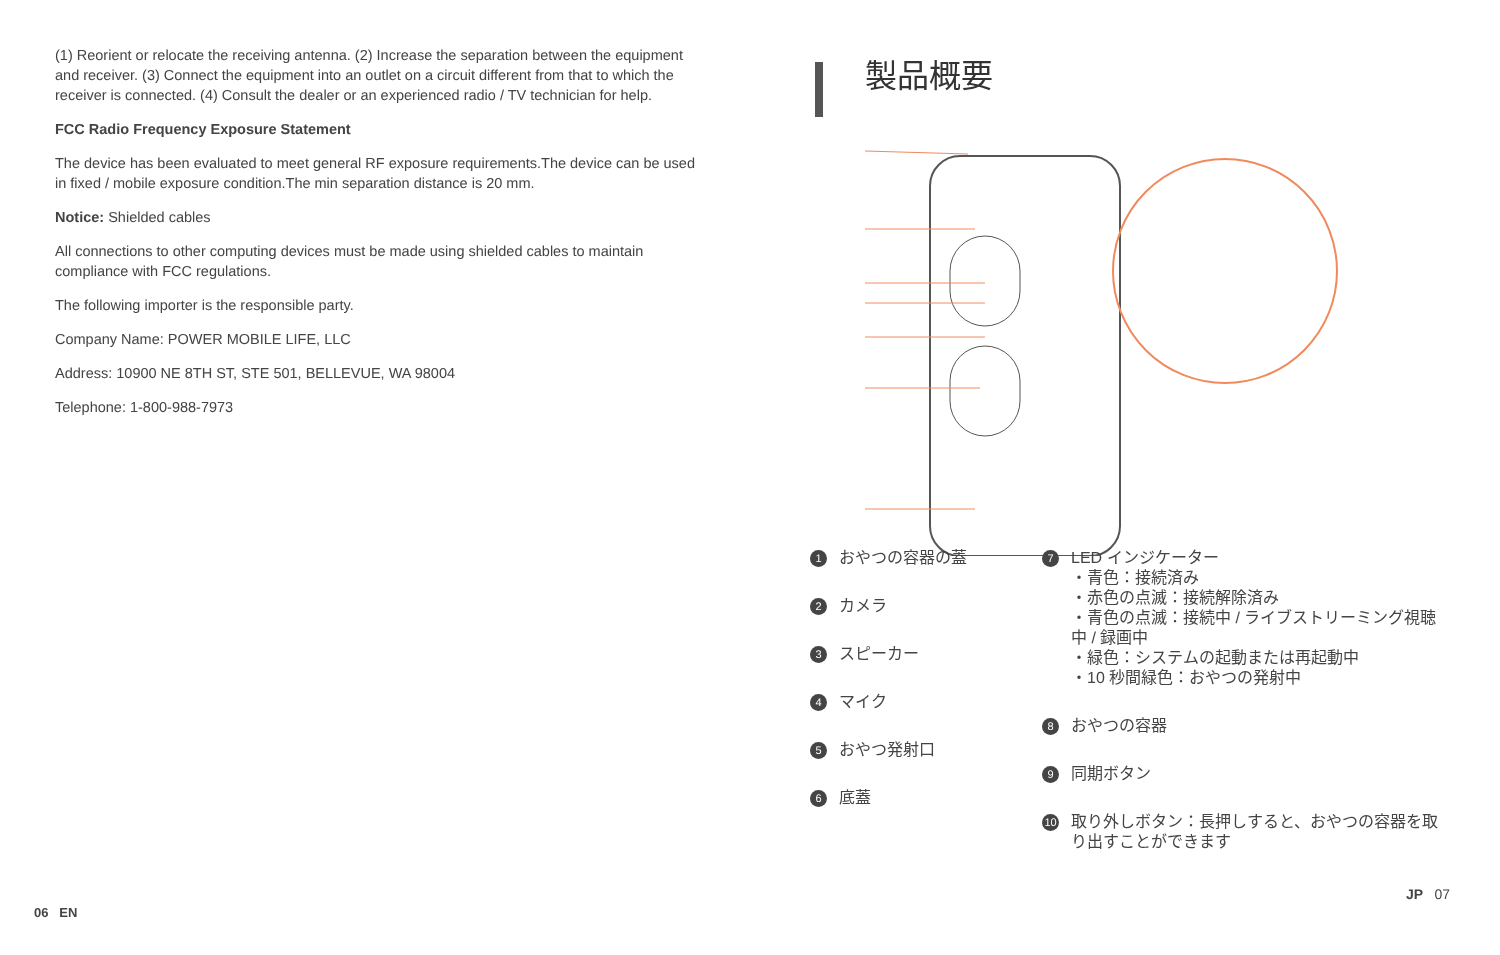(1) Reorient or relocate the receiving antenna. (2) Increase the separation between the equipment and receiver. (3) Connect the equipment into an outlet on a circuit different from that to which the receiver is connected. (4) Consult the dealer or an experienced radio / TV technician for help.
FCC Radio Frequency Exposure Statement
The device has been evaluated to meet general RF exposure requirements.The device can be used in fixed / mobile exposure condition.The min separation distance is 20 mm.
Notice: Shielded cables
All connections to other computing devices must be made using shielded cables to maintain compliance with FCC regulations.
The following importer is the responsible party.
Company Name: POWER MOBILE LIFE, LLC
Address: 10900 NE 8TH ST, STE 501, BELLEVUE, WA 98004
Telephone: 1-800-988-7973
製品概要
1 おやつの容器の蓋
2 カメラ
3 スピーカー
4 マイク
5 おやつ発射口
6 底蓋
7
LED インジケーター
・青色：接続済み
・赤色の点滅：接続解除済み
・青色の点滅：接続中 / ライブストリーミング視聴中 / 録画中
・緑色：システムの起動または再起動中
・10 秒間緑色：おやつの発射中
8 おやつの容器
9 同期ボタン
10
取り外しボタン：長押しすると、おやつの容器を取り出すことができます
06 EN
JP 07